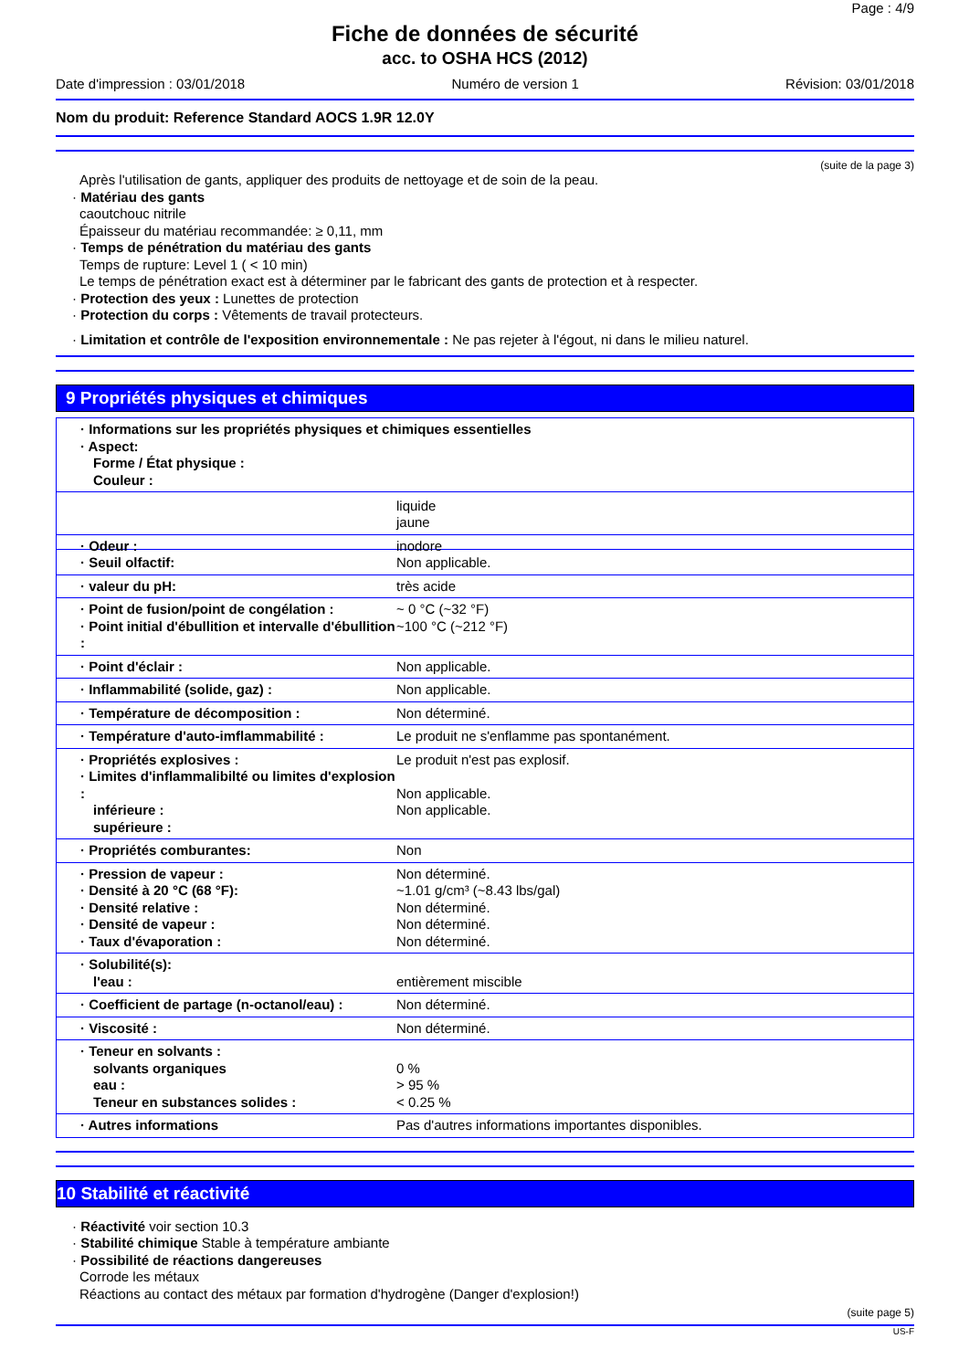Page : 4/9
Fiche de données de sécurité
acc. to OSHA HCS (2012)
Date d'impression : 03/01/2018 Numéro de version 1 Révision: 03/01/2018
Nom du produit: Reference Standard AOCS 1.9R 12.0Y
(suite de la page 3)
Après l'utilisation de gants, appliquer des produits de nettoyage et de soin de la peau.
· Matériau des gants
caoutchouc nitrile
Épaisseur du matériau recommandée: ≥ 0,11, mm
· Temps de pénétration du matériau des gants
Temps de rupture: Level 1 ( < 10 min)
Le temps de pénétration exact est à déterminer par le fabricant des gants de protection et à respecter.
· Protection des yeux : Lunettes de protection
· Protection du corps : Vêtements de travail protecteurs.
· Limitation et contrôle de l'exposition environnementale : Ne pas rejeter à l'égout, ni dans le milieu naturel.
9 Propriétés physiques et chimiques
| · Informations sur les propriétés physiques et chimiques essentielles · Aspect: Forme / État physique : Couleur : |
| | liquide jaune |
| · Odeur : · Seuil olfactif: | inodore Non applicable. |
| · valeur du pH: | très acide |
| · Point de fusion/point de congélation : · Point initial d'ébullition et intervalle d'ébullition : | ~ 0 °C (~32 °F) ~100 °C (~212 °F) |
| · Point d'éclair : | Non applicable. |
| · Inflammabilité (solide, gaz) : | Non applicable. |
| · Température de décomposition : | Non déterminé. |
| · Température d'auto-imflammabilité : | Le produit ne s'enflamme pas spontanément. |
| · Propriétés explosives : · Limites d'inflammalibilté ou limites d'explosion : inférieure : supérieure : | Le produit n'est pas explosif. Non applicable. Non applicable. |
| · Propriétés comburantes: | Non |
| · Pression de vapeur : · Densité à 20 °C (68 °F): · Densité relative : · Densité de vapeur : · Taux d'évaporation : | Non déterminé. ~1.01 g/cm³ (~8.43 lbs/gal) Non déterminé. Non déterminé. Non déterminé. |
| · Solubilité(s): l'eau : | entièrement miscible |
| · Coefficient de partage (n-octanol/eau) : | Non déterminé. |
| · Viscosité : | Non déterminé. |
| · Teneur en solvants : solvants organiques eau : Teneur en substances solides : | 0 % > 95 % < 0.25 % |
| · Autres informations | Pas d'autres informations importantes disponibles. |
10 Stabilité et réactivité
· Réactivité voir section 10.3
· Stabilité chimique Stable à température ambiante
· Possibilité de réactions dangereuses
Corrode les métaux
Réactions au contact des métaux par formation d'hydrogène (Danger d'explosion!)
(suite page 5)
US-F